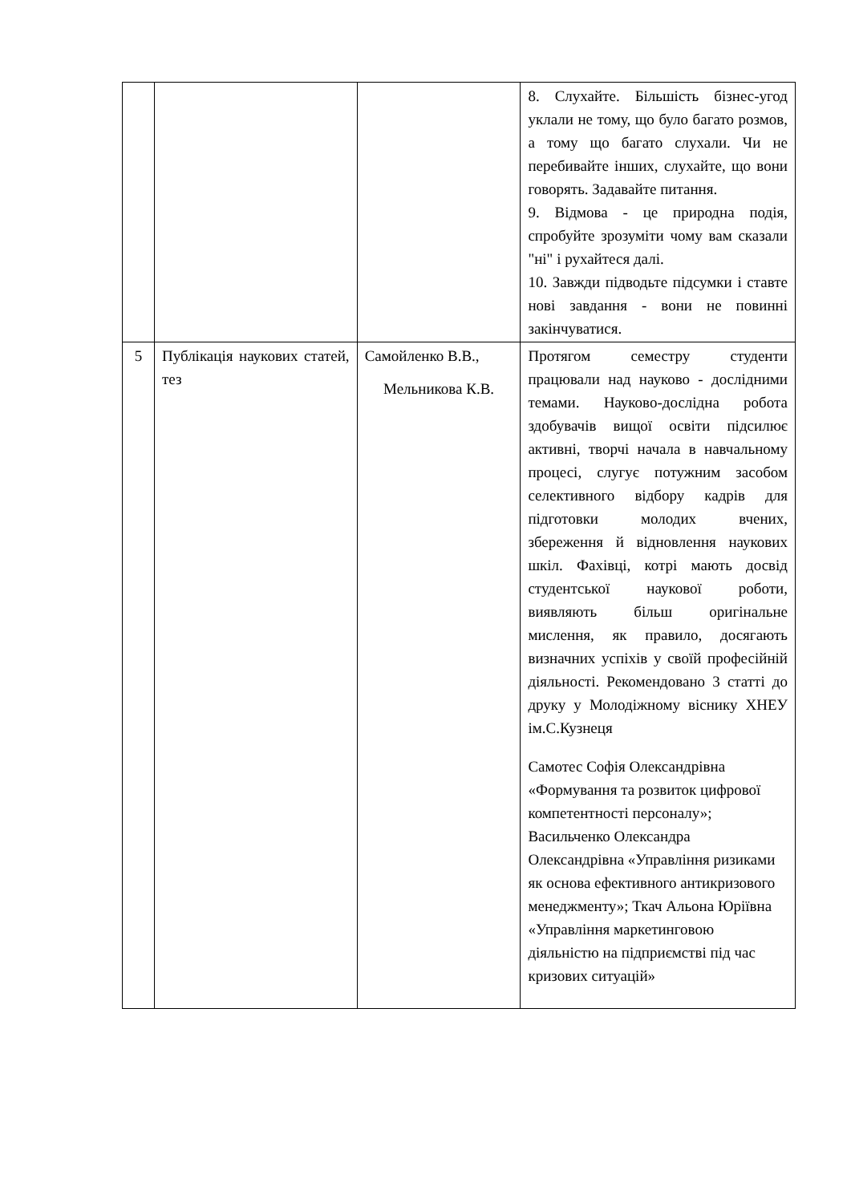| | | | 8. Слухайте. Більшість бізнес-угод уклали не тому, що було багато розмов, а тому що багато слухали. Чи не перебивайте інших, слухайте, що вони говорять. Задавайте питання. 9. Відмова - це природна подія, спробуйте зрозуміти чому вам сказали "ні" і рухайтеся далі. 10. Завжди підводьте підсумки і ставте нові завдання - вони не повинні закінчуватися. |
| 5 | Публікація наукових статей, тез | Самойленко В.В., Мельникова К.В. | Протягом семестру студенти працювали над науково - дослідними темами. Науково-дослідна робота здобувачів вищої освіти підсилює активні, творчі начала в навчальному процесі, слугує потужним засобом селективного відбору кадрів для підготовки молодих вчених, збереження й відновлення наукових шкіл. Фахівці, котрі мають досвід студентської наукової роботи, виявляють більш оригінальне мислення, як правило, досягають визначних успіхів у своїй професійній діяльності. Рекомендовано 3 статті до друку у Молодіжному віснику ХНЕУ ім.С.Кузнеця Самотес Софія Олександрівна «Формування та розвиток цифрової компетентності персоналу»; Васильченко Олександра Олександрівна «Управління ризиками як основа ефективного антикризового менеджменту»; Ткач Альона Юріївна «Управління маркетинговою діяльністю на підприємстві під час кризових ситуацій» |